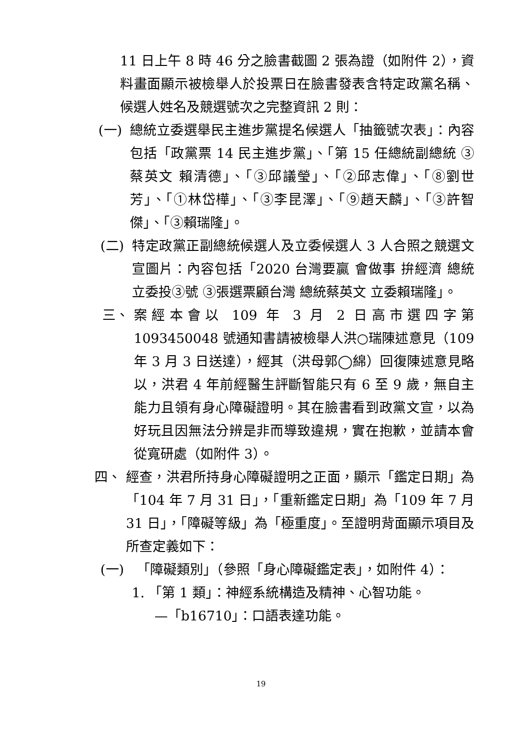11 日上午 8 時 46 分之臉書截圖 2 張為證（如附件 2），資料畫面顯示被檢舉人於投票日在臉書發表含特定政黨名稱、候選人姓名及競選號次之完整資訊 2 則：
(一) 總統立委選舉民主進步黨提名候選人「抽籤號次表」：內容包括「政黨票 14 民主進步黨」、「第 15 任總統副總統 ③ 蔡英文 賴清德」、「③邱議瑩」、「②邱志偉」、「⑧劉世芳」、「①林岱樺」、「③李昆澤」、「⑨趙天麟」、「③許智傑」、「③賴瑞隆」。
(二) 特定政黨正副總統候選人及立委候選人 3 人合照之競選文宣圖片：內容包括「2020 台灣要贏 會做事 拚經濟 總統立委投③號 ③張選票顧台灣 總統蔡英文 立委賴瑞隆」。
三、 案經本會以 109 年 3 月 2 日高市選四字第 1093450048 號通知書請被檢舉人洪○瑞陳述意見（109 年 3 月 3 日送達），經其（洪母郭◯綿）回復陳述意見略以，洪君 4 年前經醫生評斷智能只有 6 至 9 歲，無自主能力且領有身心障礙證明。其在臉書看到政黨文宣，以為好玩且因無法分辨是非而導致違規，實在抱歉，並請本會從寬研處（如附件 3）。
四、 經查，洪君所持身心障礙證明之正面，顯示「鑑定日期」為「104 年 7 月 31 日」，「重新鑑定日期」為「109 年 7 月 31 日」，「障礙等級」為「極重度」。至證明背面顯示項目及所查定義如下：
(一) 「障礙類別」（參照「身心障礙鑑定表」，如附件 4）：
1. 「第 1 類」：神經系統構造及精神、心智功能。
—「b16710」：口語表達功能。
19